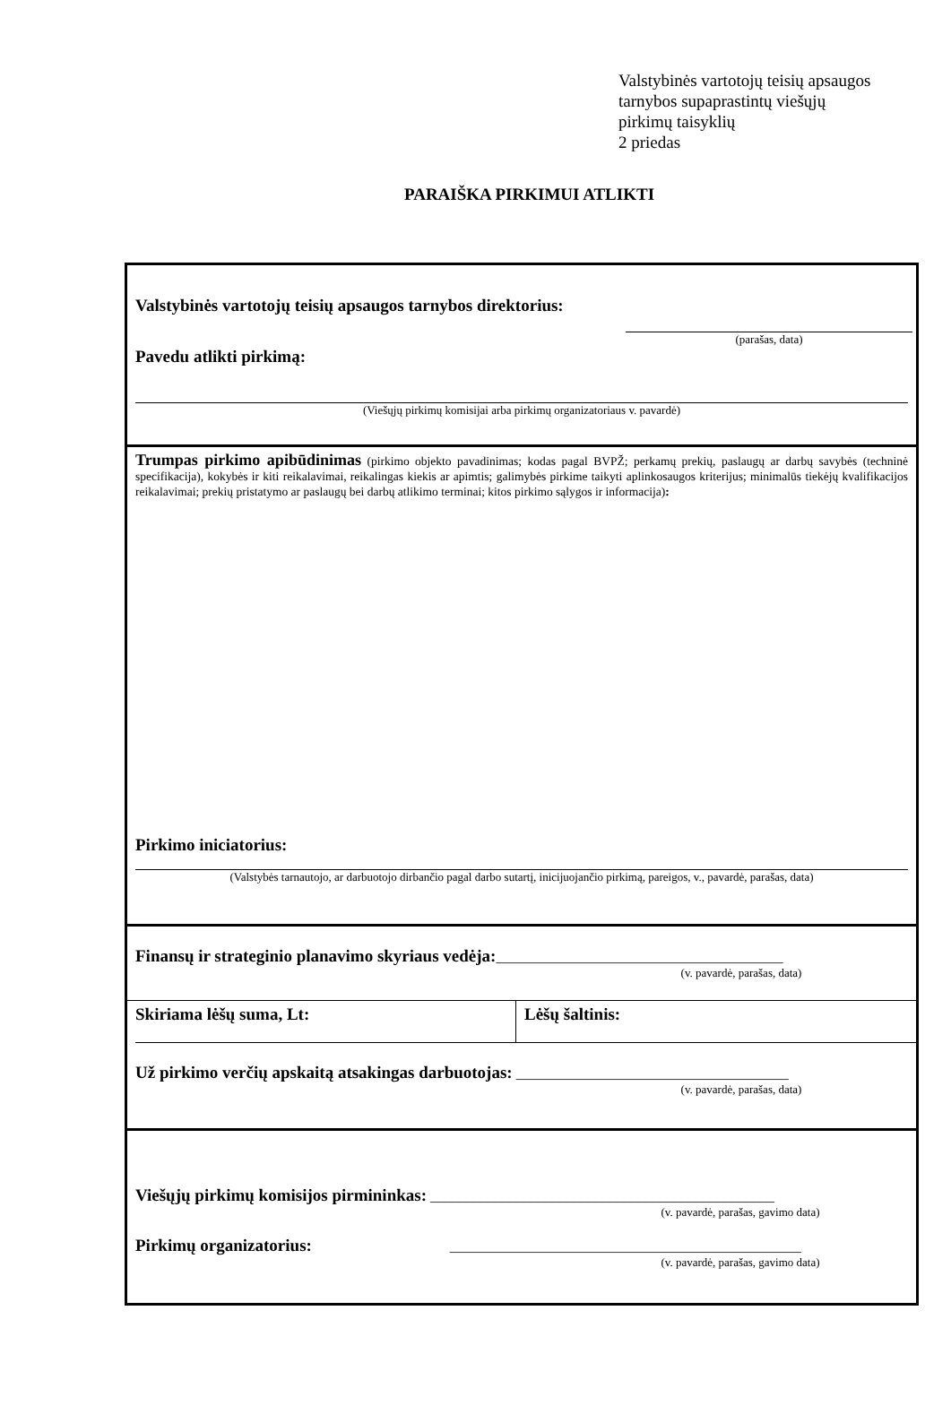Valstybinės vartotojų teisių apsaugos
tarnybos supaprastintų viešųjų
pirkimų taisyklių
2 priedas
PARAIŠKA PIRKIMUI ATLIKTI
Valstybinės vartotojų teisių apsaugos tarnybos direktorius:
(parašas, data)
Pavedu atlikti pirkimą:
(Viešųjų pirkimų komisijai arba pirkimų organizatoriaus v. pavardė)
Trumpas pirkimo apibūdinimas (pirkimo objekto pavadinimas; kodas pagal BVPŽ; perkamų prekių, paslaugų ar darbų savybės (techninė specifikacija), kokybės ir kiti reikalavimai, reikalingas kiekis ar apimtis; galimybės pirkime taikyti aplinkosaugos kriterijus; minimalūs tiekėjų kvalifikacijos reikalavimai; prekių pristatymo ar paslaugų bei darbų atlikimo terminai; kitos pirkimo sąlygos ir informacija):
Pirkimo iniciatorius:
(Valstybės tarnautojo, ar darbuotojo dirbančio pagal darbo sutartį, inicijuojančio pirkimą, pareigos, v., pavardė, parašas, data)
Finansų ir strateginio planavimo skyriaus vedėja:________________________________________
(v. pavardė, parašas, data)
Skiriama lėšų suma, Lt: Lėšų šaltinis:
Už pirkimo verčių apskaitą atsakingas darbuotojas: ______________________________________
(v. pavardė, parašas, data)
Viešųjų pirkimų komisijos pirmininkas: ________________________________________________
(v. pavardė, parašas, gavimo data)
Pirkimų organizatorius: _________________________________________________
(v. pavardė, parašas, gavimo data)